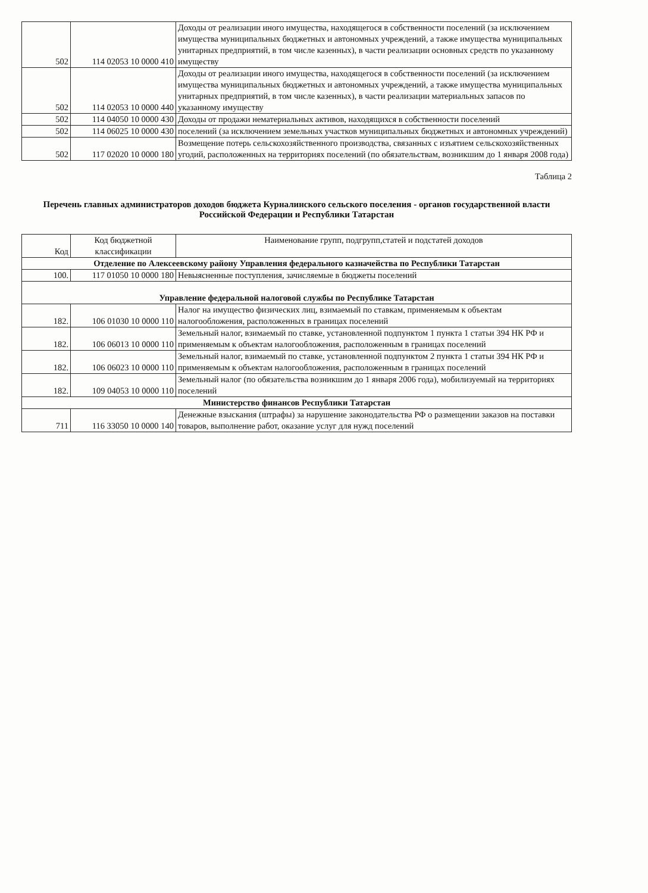| 502 | 114 02053 10 0000 410 | Доходы от реализации иного имущества, находящегося в собственности поселений (за исключением имущества муниципальных бюджетных и автономных учреждений, а также имущества муниципальных унитарных предприятий, в том числе казенных), в части реализации основных средств по указанному имуществу |
| 502 | 114 02053 10 0000 440 | Доходы от реализации иного имущества, находящегося в собственности поселений (за исключением имущества муниципальных бюджетных и автономных учреждений, а также имущества муниципальных унитарных предприятий, в том числе казенных), в части реализации материальных запасов по указанному имуществу |
| 502 | 114 04050 10 0000 430 | Доходы от продажи нематериальных активов, находящихся в собственности поселений |
| 502 | 114 06025 10 0000 430 | поселений (за исключением земельных участков муниципальных бюджетных и автономных учреждений) |
| 502 | 117 02020 10 0000 180 | Возмещение потерь сельскохозяйственного производства, связанных с изъятием сельскохозяйственных угодий, расположенных на территориях поселений (по обязательствам, возникшим до 1 января 2008 года) |
Таблица 2
Перечень главных администраторов доходов бюджета Курналинского сельского поселения - органов государственной власти Российской Федерации и Республики Татарстан
| Код | Код бюджетной классификации | Наименование групп, подгрупп,статей и подстатей доходов |
| --- | --- | --- |
| Отделение по Алексеевскому району Управления федерального казначейства по Республики Татарстан | | |
| 100. | 117 01050 10 0000 180 | Невыясненные поступления, зачисляемые в бюджеты поселений |
| Управление федеральной налоговой службы по Республике Татарстан | | |
| 182. | 106 01030 10 0000 110 | Налог на имущество физических лиц, взимаемый по ставкам, применяемым к объектам налогообложения, расположенных в границах поселений |
| 182. | 106 06013 10 0000 110 | Земельный налог, взимаемый по ставке, установленной подпунктом 1 пункта 1 статьи 394 НК РФ и применяемым к объектам налогообложения, расположенным в границах поселений |
| 182. | 106 06023 10 0000 110 | Земельный налог, взимаемый по ставке, установленной подпунктом 2 пункта 1 статьи 394 НК РФ и применяемым к объектам налогообложения, расположенным в границах поселений |
| 182. | 109 04053 10 0000 110 | Земельный налог (по обязательства возникшим до 1 января 2006 года), мобилизуемый на территориях поселений |
| Министерство финансов Республики Татарстан | | |
| 711 | 116 33050 10 0000 140 | Денежные взыскания (штрафы) за нарушение законодательства РФ о размещении заказов на поставки товаров, выполнение работ, оказание услуг для нужд поселений |